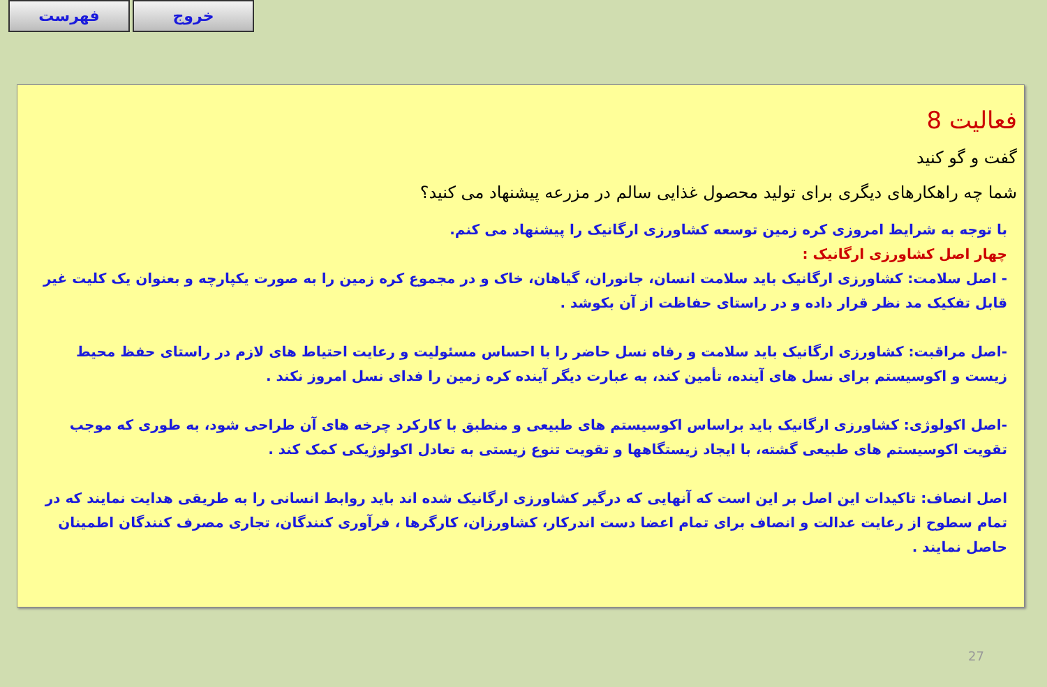فهرست خروج
فعالیت 8
گفت و گو کنید
شما چه راهکارهای دیگری برای تولید محصول غذایی سالم در مزرعه پیشنهاد می کنید؟
با توجه به شرایط امروزی کره زمین توسعه کشاورزی ارگانیک را پیشنهاد می کنم.
چهار اصل کشاورزی ارگانیک :
- اصل سلامت: کشاورزی ارگانیک باید سلامت انسان، جانوران، گیاهان، خاک و در مجموع کره زمین را به صورت یکپارچه و بعنوان یک کلیت غیر قابل تفکیک مد نظر قرار داده و در راستای حفاظت از آن بکوشد .
-اصل مراقبت: کشاورزی ارگانیک باید سلامت و رفاه نسل حاضر را با احساس مسئولیت و رعایت احتیاط های لازم در راستای حفظ محیط زیست و اکوسیستم برای نسل های آینده، تأمین کند، به عبارت دیگر آینده کره زمین را فدای نسل امروز نکند .
-اصل اکولوژی: کشاورزی ارگانیک باید براساس اکوسیستم های طبیعی و منطبق با کارکرد چرخه های آن طراحی شود، به طوری که موجب تقویت اکوسیستم های طبیعی گشته، با ایجاد زیستگاهها و تقویت تنوع زیستی به تعادل اکولوژیکی کمک کند .
اصل انصاف: تاکیدات این اصل بر این است که آنهایی که درگیر کشاورزی ارگانیک شده اند باید روابط انسانی را به طریقی هدایت نمایند که در تمام سطوح از رعایت عدالت و انصاف برای تمام اعضا دست اندرکار، کشاورزان، کارگرها ، فرآوری کنندگان، تجاری مصرف کنندگان اطمینان حاصل نمایند .
27